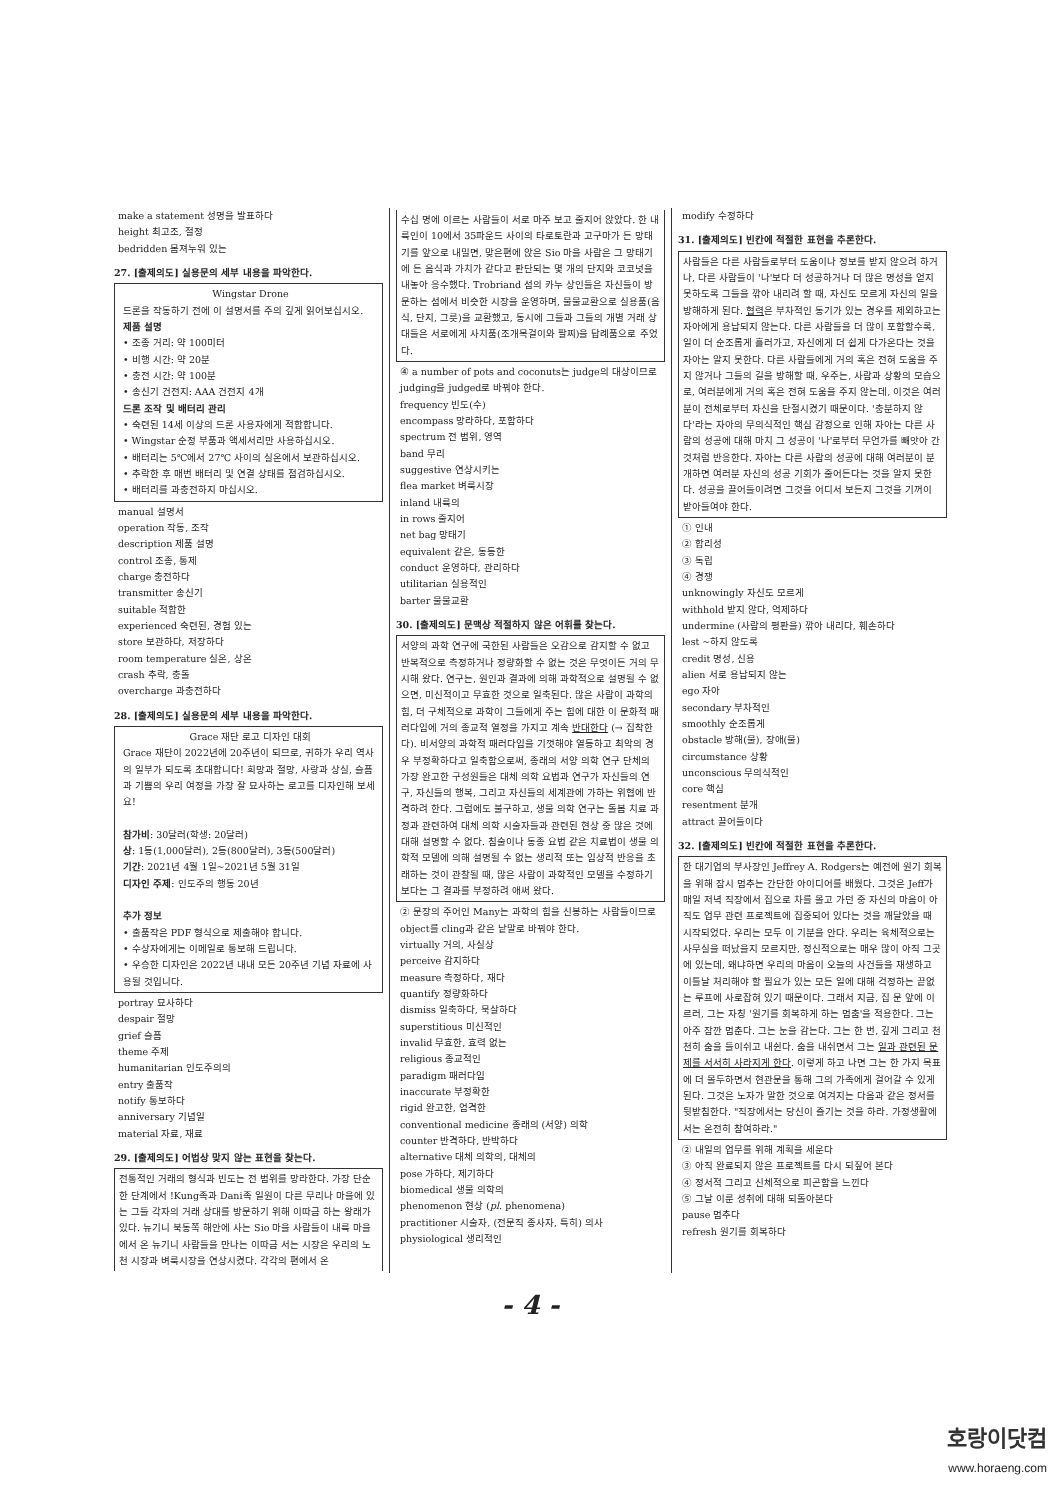make a statement 성명을 발표하다
height 최고조, 절정
bedridden 몸져누워 있는
27. [출제의도] 실용문의 세부 내용을 파악한다.
Wingstar Drone
드론을 작동하기 전에 이 설명서를 주의 깊게 읽어보십시오.
제품 설명
• 조종 거리: 약 100미터
• 비행 시간: 약 20분
• 충전 시간: 약 100분
• 송신기 건전지: AAA 건전지 4개
드론 조작 및 배터리 관리
• 숙련된 14세 이상의 드론 사용자에게 적합합니다.
• Wingstar 순정 부품과 액세서리만 사용하십시오.
• 배터리는 5℃에서 27℃ 사이의 실온에서 보관하십시오.
• 추락한 후 매번 배터리 및 연결 상태를 점검하십시오.
• 배터리를 과충전하지 마십시오.
manual 설명서
operation 작동, 조작
description 제품 설명
control 조종, 통제
charge 충전하다
transmitter 송신기
suitable 적합한
experienced 숙련된, 경험 있는
store 보관하다, 저장하다
room temperature 실온, 상온
crash 추락, 충돌
overcharge 과충전하다
28. [출제의도] 실용문의 세부 내용을 파악한다.
Grace 재단 로고 디자인 대회
Grace 재단이 2022년에 20주년이 되므로, 귀하가 우리 역사의 일부가 되도록 초대합니다! 희망과 절망, 사랑과 상실, 슬픔과 기쁨의 우리 여정을 가장 잘 묘사하는 로고를 디자인해 보세요!
참가비: 30달러(학생: 20달러)
상: 1등(1,000달러), 2등(800달러), 3등(500달러)
기간: 2021년 4월 1일~2021년 5월 31일
디자인 주제: 인도주의 행동 20년
추가 정보
• 출품작은 PDF 형식으로 제출해야 합니다.
• 수상자에게는 이메일로 통보해 드립니다.
• 우승한 디자인은 2022년 내내 모든 20주년 기념 자료에 사용될 것입니다.
portray 묘사하다
despair 절망
grief 슬픔
theme 주제
humanitarian 인도주의의
entry 출품작
notify 통보하다
anniversary 기념일
material 자료, 재료
29. [출제의도] 어법상 맞지 않는 표현을 찾는다.
전통적인 거래의 형식과 빈도는 전 범위를 망라한다. 가장 단순한 단계에서 !Kung족과 Dani족 일원이 다른 무리나 마을에 있는 그들 각자의 거래 상대를 방문하기 위해 이따금 하는 왕래가 있다. 뉴기니 북동쪽 해안에 사는 Sio 마을 사람들이 내륙 마을에서 온 뉴기니 사람들을 만나는 이따금 서는 시장은 우리의 노천 시장과 벼룩시장을 연상시켰다. 각각의 편에서 온
수십 명에 이르는 사람들이 서로 마주 보고 줄지어 앉았다. 한 내륙인이 10에서 35파운드 사이의 타로토란과 고구마가 든 망태기를 앞으로 내밀면, 맞은편에 앉은 Sio 마을 사람은 그 망태기에 든 음식과 가치가 같다고 판단되는 몇 개의 단지와 코코넛을 내놓아 응수했다. Trobriand 섬의 카누 상인들은 자신들이 방문하는 섬에서 비슷한 시장을 운영하며, 물물교환으로 실용품(음식, 단지, 그릇)을 교환했고, 동시에 그들과 그들의 개별 거래 상대들은 서로에게 사치품(조개목걸이와 팔찌)을 답례품으로 주었다.
④ a number of pots and coconuts는 judge의 대상이므로 judging을 judged로 바꿔야 한다.
frequency 빈도(수)
encompass 망라하다, 포함하다
spectrum 전 범위, 영역
band 무리
suggestive 연상시키는
flea market 벼룩시장
inland 내륙의
in rows 줄지어
net bag 망태기
equivalent 같은, 동등한
conduct 운영하다, 관리하다
utilitarian 실용적인
barter 물물교환
30. [출제의도] 문맥상 적절하지 않은 어휘를 찾는다.
서양의 과학 연구에 국한된 사람들은 오감으로 감지할 수 없고 반복적으로 측정하거나 정량화할 수 없는 것은 무엇이든 거의 무시해 왔다. 연구는, 원인과 결과에 의해 과학적으로 설명될 수 없으면, 미신적이고 무효한 것으로 일축된다. 많은 사람이 과학의 힘, 더 구체적으로 과학이 그들에게 주는 힘에 대한 이 문화적 패러다임에 거의 종교적 열정을 가지고 계속 반대한다 (→ 집착한다). 비서양의 과학적 패러다임을 기껏해야 열등하고 최악의 경우 부정확하다고 일축함으로써, 종래의 서양 의학 연구 단체의 가장 완고한 구성원들은 대체 의학 요법과 연구가 자신들의 연구, 자신들의 행복, 그리고 자신들의 세계관에 가하는 위협에 반격하려 한다. 그럼에도 불구하고, 생물 의학 연구는 돌봄 치료 과정과 관련하여 대체 의학 시술자들과 관련된 현상 중 많은 것에 대해 설명할 수 없다. 침술이나 동종 요법 같은 치료법이 생물 의학적 모델에 의해 설명될 수 없는 생리적 또는 임상적 반응을 초래하는 것이 관찰될 때, 많은 사람이 과학적인 모델을 수정하기보다는 그 결과를 부정하려 애써 왔다.
② 문장의 주어인 Many는 과학의 힘을 신봉하는 사람들이므로 object를 cling과 같은 낱말로 바꿔야 한다.
virtually 거의, 사실상
perceive 감지하다
measure 측정하다, 재다
quantify 정량화하다
dismiss 일축하다, 묵살하다
superstitious 미신적인
invalid 무효한, 효력 없는
religious 종교적인
paradigm 패러다임
inaccurate 부정확한
rigid 완고한, 엄격한
conventional medicine 종래의 (서양) 의학
counter 반격하다, 반박하다
alternative 대체 의학의, 대체의
pose 가하다, 제기하다
biomedical 생물 의학의
phenomenon 현상 (pl. phenomena)
practitioner 시술자, (전문직 종사자, 특히) 의사
physiological 생리적인
modify 수정하다
31. [출제의도] 빈칸에 적절한 표현을 추론한다.
사람들은 다른 사람들로부터 도움이나 정보를 받지 않으려 하거나, 다른 사람들이 '나'보다 더 성공하거나 더 많은 명성을 얻지 못하도록 그들을 깎아 내리려 할 때, 자신도 모르게 자신의 일을 방해하게 된다. 협력은 부차적인 동기가 있는 경우를 제외하고는 자아에게 용납되지 않는다. 다른 사람들을 더 많이 포함할수록, 일이 더 순조롭게 흘러가고, 자신에게 더 쉽게 다가온다는 것을 자아는 알지 못한다. 다른 사람들에게 거의 혹은 전혀 도움을 주지 않거나 그들의 길을 방해할 때, 우주는, 사람과 상황의 모습으로, 여러분에게 거의 혹은 전혀 도움을 주지 않는데, 이것은 여러분이 전체로부터 자신을 단절시켰기 때문이다. '충분하지 않다'라는 자아의 무의식적인 핵심 감정으로 인해 자아는 다른 사람의 성공에 대해 마치 그 성공이 '나'로부터 무언가를 빼앗아 간 것처럼 반응한다. 자아는 다른 사람의 성공에 대해 여러분이 분개하면 여러분 자신의 성공 기회가 줄어든다는 것을 알지 못한다. 성공을 끌어들이려면 그것을 어디서 보든지 그것을 기꺼이 받아들여야 한다.
① 인내
② 합리성
③ 독립
④ 경쟁
unknowingly 자신도 모르게
withhold 받지 않다, 억제하다
undermine (사람의 평판을) 깎아 내리다, 훼손하다
lest ~하지 않도록
credit 명성, 신용
alien 서로 용납되지 않는
ego 자아
secondary 부차적인
smoothly 순조롭게
obstacle 방해(물), 장애(물)
circumstance 상황
unconscious 무의식적인
core 핵심
resentment 분개
attract 끌어들이다
32. [출제의도] 빈칸에 적절한 표현을 추론한다.
한 대기업의 부사장인 Jeffrey A. Rodgers는 예전에 원기 회복을 위해 잠시 멈추는 간단한 아이디어를 배웠다. 그것은 Jeff가 매일 저녁 직장에서 집으로 차를 몰고 가던 중 자신의 마음이 아직도 업무 관련 프로젝트에 집중되어 있다는 것을 깨달았을 때 시작되었다. 우리는 모두 이 기분을 안다. 우리는 육체적으로는 사무실을 떠났을지 모르지만, 정신적으로는 매우 많이 아직 그곳에 있는데, 왜냐하면 우리의 마음이 오늘의 사건들을 재생하고 이틀날 처리해야 할 필요가 있는 모든 일에 대해 걱정하는 끝없는 루프에 사로잡혀 있기 때문이다. 그래서 지금, 집 문 앞에 이르러, 그는 자칭 '원기를 회복하게 하는 멈춤'을 적용한다. 그는 아주 잠깐 멈춘다. 그는 눈을 감는다. 그는 한 번, 깊게 그리고 천천히 숨을 들이쉬고 내쉰다. 숨을 내쉬면서 그는 일과 관련된 문제를 서서히 사라지게 한다. 이렇게 하고 나면 그는 한 가지 목표에 더 몰두하면서 현관문을 통해 그의 가족에게 걸어갈 수 있게 된다. 그것은 노자가 말한 것으로 여겨지는 다음과 같은 정서를 뒷받침한다. "직장에서는 당신이 즐기는 것을 하라. 가정생활에서는 온전히 참여하라."
② 내일의 업무를 위해 계획을 세운다
③ 아직 완료되지 않은 프로젝트를 다시 되짚어 본다
④ 정서적 그리고 신체적으로 피곤함을 느낀다
⑤ 그날 이룬 성취에 대해 되돌아본다
pause 멈추다
refresh 원기를 회복하다
- 4 -
호랑이닷컴
www.horaeng.com